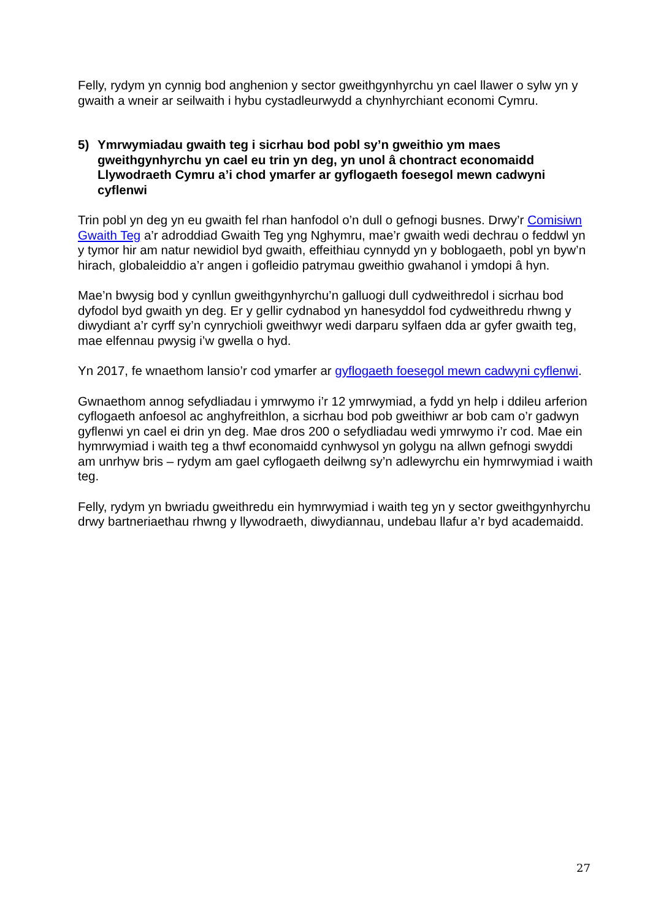Felly, rydym yn cynnig bod anghenion y sector gweithgynhyrchu yn cael llawer o sylw yn y gwaith a wneir ar seilwaith i hybu cystadleurwydd a chynhyrchiant economi Cymru.
5) Ymrwymiadau gwaith teg i sicrhau bod pobl sy’n gweithio ym maes gweithgynhyrchu yn cael eu trin yn deg, yn unol â chontract economaidd Llywodraeth Cymru a’i chod ymarfer ar gyflogaeth foesegol mewn cadwyni cyflenwi
Trin pobl yn deg yn eu gwaith fel rhan hanfodol o’n dull o gefnogi busnes. Drwy’r Comisiwn Gwaith Teg a’r adroddiad Gwaith Teg yng Nghymru, mae’r gwaith wedi dechrau o feddwl yn y tymor hir am natur newidiol byd gwaith, effeithiau cynnydd yn y boblogaeth, pobl yn byw’n hirach, globaleiddio a’r angen i gofleidio patrymau gweithio gwahanol i ymdopi â hyn.
Mae’n bwysig bod y cynllun gweithgynhyrchu’n galluogi dull cydweithredol i sicrhau bod dyfodol byd gwaith yn deg. Er y gellir cydnabod yn hanesyddol fod cydweithredu rhwng y diwydiant a’r cyrff sy’n cynrychioli gweithwyr wedi darparu sylfaen dda ar gyfer gwaith teg, mae elfennau pwysig i’w gwella o hyd.
Yn 2017, fe wnaethom lansio’r cod ymarfer ar gyflogaeth foesegol mewn cadwyni cyflenwi.
Gwnaethom annog sefydliadau i ymrwymo i’r 12 ymrwymiad, a fydd yn help i ddileu arferion cyflogaeth anfoesol ac anghyfreithlon, a sicrhau bod pob gweithiwr ar bob cam o’r gadwyn gyflenwi yn cael ei drin yn deg. Mae dros 200 o sefydliadau wedi ymrwymo i’r cod. Mae ein hymrwymiad i waith teg a thwf economaidd cynhwysol yn golygu na allwn gefnogi swyddi am unrhyw bris – rydym am gael cyflogaeth deilwng sy’n adlewyrchu ein hymrwymiad i waith teg.
Felly, rydym yn bwriadu gweithredu ein hymrwymiad i waith teg yn y sector gweithgynhyrchu drwy bartneriaethau rhwng y llywodraeth, diwydiannau, undebau llafur a’r byd academaidd.
27